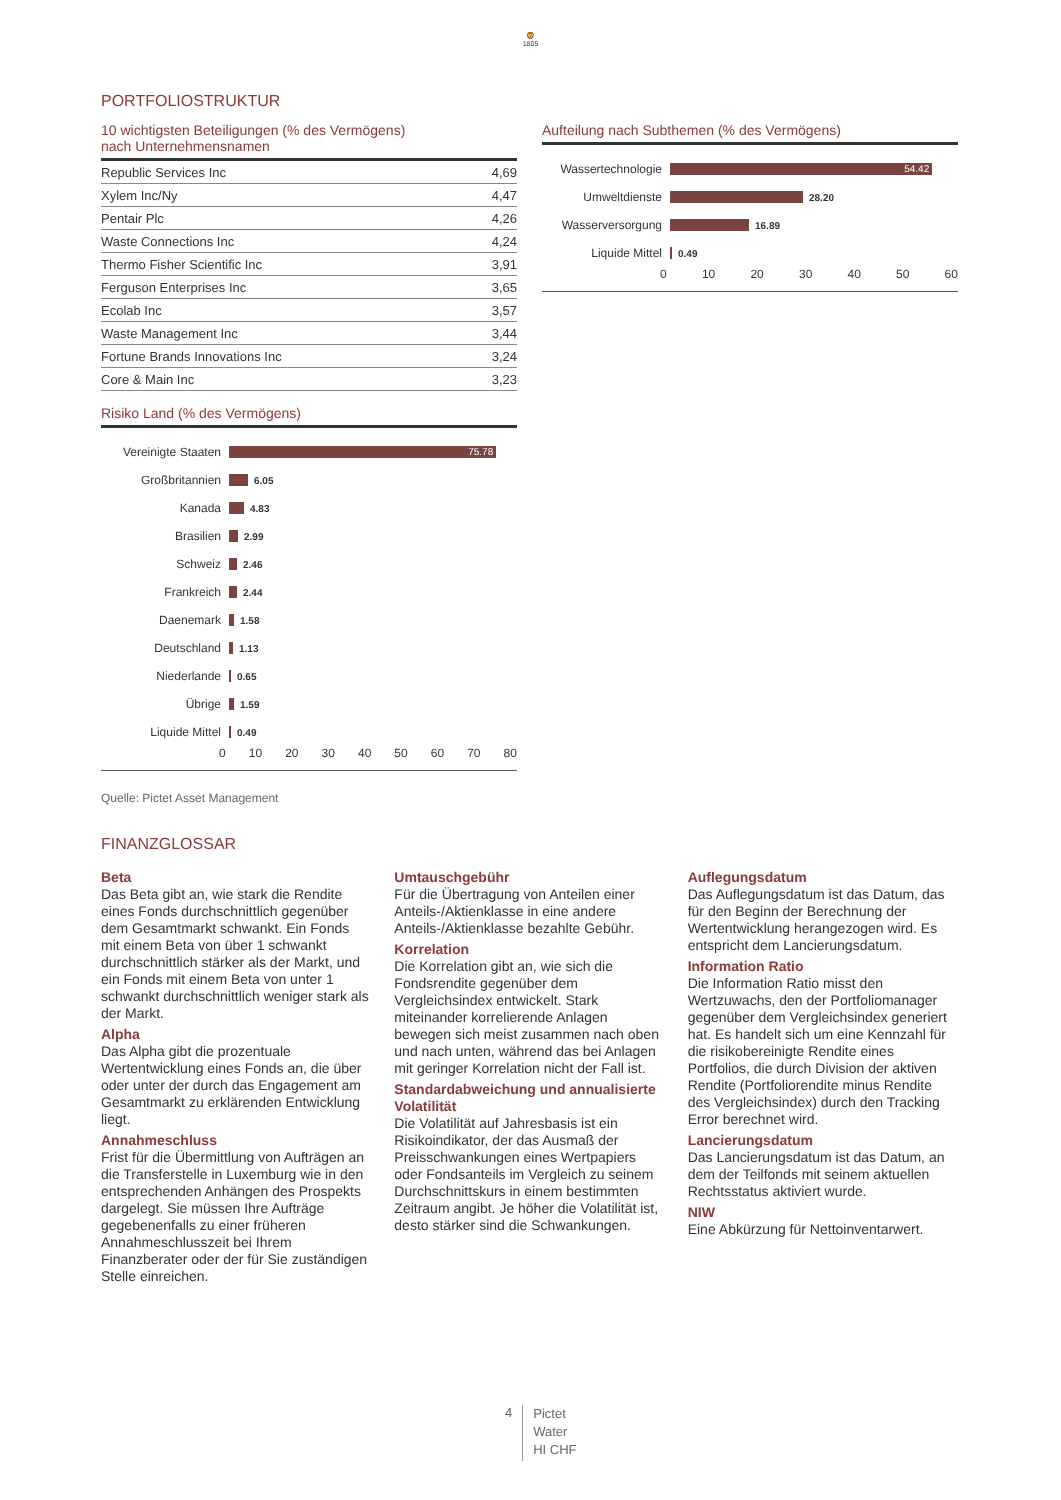🦁
1805
PORTFOLIOSTRUKTUR
10 wichtigsten Beteiligungen (% des Vermögens)
nach Unternehmensnamen
| Republic Services Inc | 4,69 |
| Xylem Inc/Ny | 4,47 |
| Pentair Plc | 4,26 |
| Waste Connections Inc | 4,24 |
| Thermo Fisher Scientific Inc | 3,91 |
| Ferguson Enterprises Inc | 3,65 |
| Ecolab Inc | 3,57 |
| Waste Management Inc | 3,44 |
| Fortune Brands Innovations Inc | 3,24 |
| Core & Main Inc | 3,23 |
Risiko Land (% des Vermögens)
Vereinigte Staaten 75.78
Großbritannien 6.05
Kanada 4.83
Brasilien 2.99
Schweiz 2.46
Frankreich 2.44
Daenemark 1.58
Deutschland 1.13
Niederlande 0.65
Übrige 1.59
Liquide Mittel 0.49
0 10 20 30 40 50 60 70 80
Aufteilung nach Subthemen (% des Vermögens)
Wassertechnologie 54.42
Umweltdienste 28.20
Wasserversorgung 16.89
Liquide Mittel 0.49
0 10 20 30 40 50 60
Quelle: Pictet Asset Management
FINANZGLOSSAR
Beta
Das Beta gibt an, wie stark die Rendite eines Fonds durchschnittlich gegenüber dem Gesamtmarkt schwankt. Ein Fonds mit einem Beta von über 1 schwankt durchschnittlich stärker als der Markt, und ein Fonds mit einem Beta von unter 1 schwankt durchschnittlich weniger stark als der Markt.
Alpha
Das Alpha gibt die prozentuale Wertentwicklung eines Fonds an, die über oder unter der durch das Engagement am Gesamtmarkt zu erklärenden Entwicklung liegt.
Annahmeschluss
Frist für die Übermittlung von Aufträgen an die Transferstelle in Luxemburg wie in den entsprechenden Anhängen des Prospekts dargelegt. Sie müssen Ihre Aufträge gegebenenfalls zu einer früheren Annahmeschlusszeit bei Ihrem Finanzberater oder der für Sie zuständigen Stelle einreichen.
Umtauschgebühr
Für die Übertragung von Anteilen einer Anteils-/Aktienklasse in eine andere Anteils-/Aktienklasse bezahlte Gebühr.
Korrelation
Die Korrelation gibt an, wie sich die Fondsrendite gegenüber dem Vergleichsindex entwickelt. Stark miteinander korrelierende Anlagen bewegen sich meist zusammen nach oben und nach unten, während das bei Anlagen mit geringer Korrelation nicht der Fall ist.
Standardabweichung und annualisierte Volatilität
Die Volatilität auf Jahresbasis ist ein Risikoindikator, der das Ausmaß der Preisschwankungen eines Wertpapiers oder Fondsanteils im Vergleich zu seinem Durchschnittskurs in einem bestimmten Zeitraum angibt. Je höher die Volatilität ist, desto stärker sind die Schwankungen.
Auflegungsdatum
Das Auflegungsdatum ist das Datum, das für den Beginn der Berechnung der Wertentwicklung herangezogen wird. Es entspricht dem Lancierungsdatum.
Information Ratio
Die Information Ratio misst den Wertzuwachs, den der Portfoliomanager gegenüber dem Vergleichsindex generiert hat. Es handelt sich um eine Kennzahl für die risikobereinigte Rendite eines Portfolios, die durch Division der aktiven Rendite (Portfoliorendite minus Rendite des Vergleichsindex) durch den Tracking Error berechnet wird.
Lancierungsdatum
Das Lancierungsdatum ist das Datum, an dem der Teilfonds mit seinem aktuellen Rechtsstatus aktiviert wurde.
NIW
Eine Abkürzung für Nettoinventarwert.
4
Pictet
Water
HI CHF